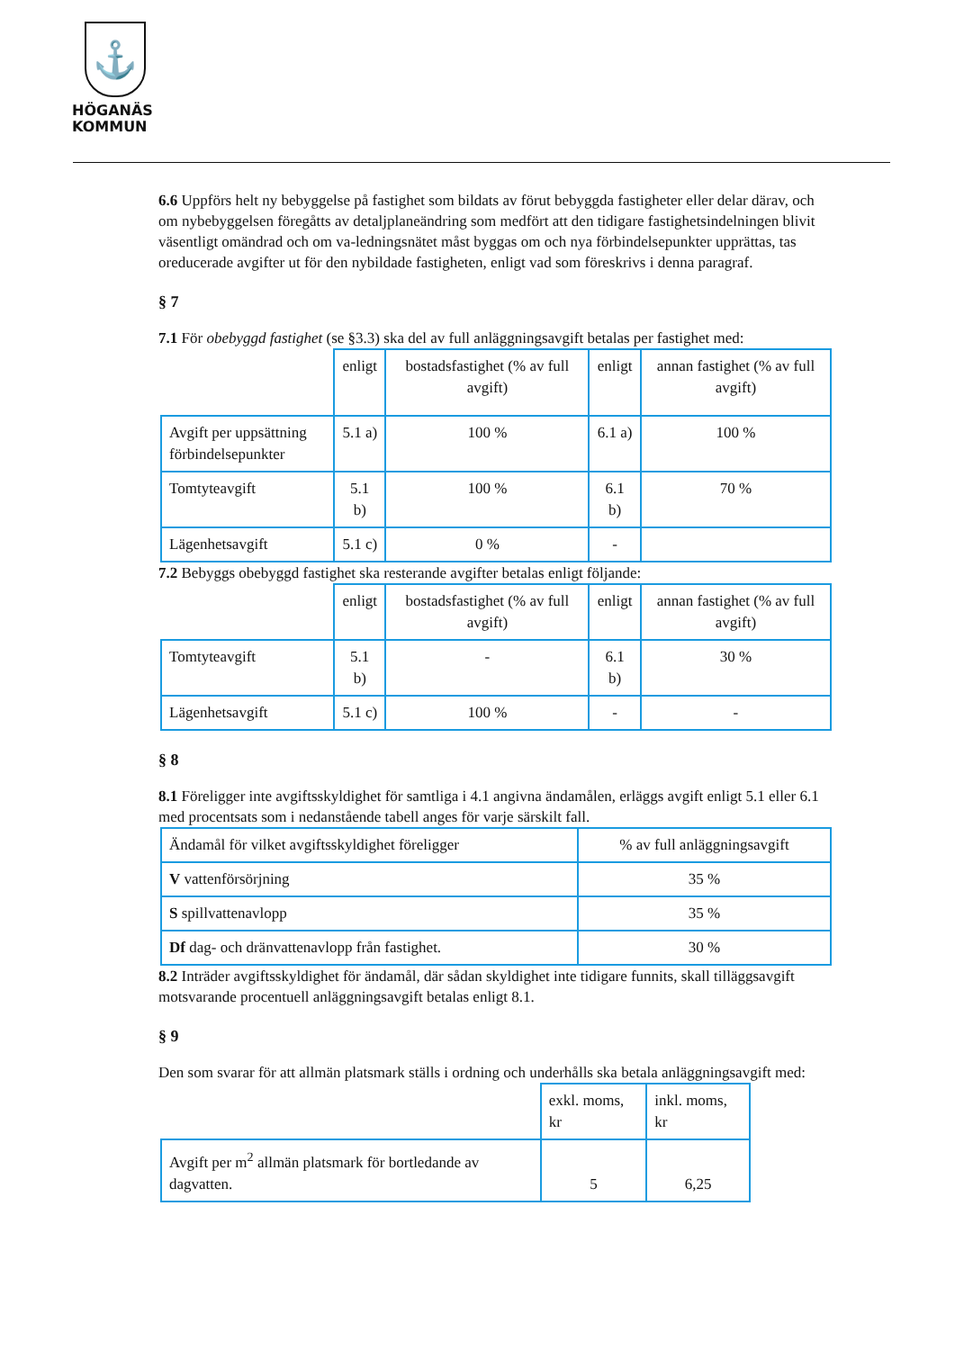⚓
HÖGANÄS
KOMMUN
6.6 Uppförs helt ny bebyggelse på fastighet som bildats av förut bebyggda fastigheter eller delar därav, och om nybebyggelsen föregåtts av detaljplaneändring som medfört att den tidigare fastighetsindelningen blivit väsentligt omändrad och om va-ledningsnätet måst byggas om och nya förbindelsepunkter upprättas, tas oreducerade avgifter ut för den nybildade fastigheten, enligt vad som föreskrivs i denna paragraf.
§ 7
7.1 För obebyggd fastighet (se §3.3) ska del av full anläggningsavgift betalas per fastighet med:
| | enligt | bostadsfastighet (% av full avgift) | enligt | annan fastighet (% av full avgift) |
| Avgift per uppsättning förbindelsepunkter | 5.1 a) | 100 % | 6.1 a) | 100 % |
| Tomtyteavgift | 5.1 b) | 100 % | 6.1 b) | 70 % |
| Lägenhetsavgift | 5.1 c) | 0 % | - | |
7.2 Bebyggs obebyggd fastighet ska resterande avgifter betalas enligt följande:
| | enligt | bostadsfastighet (% av full avgift) | enligt | annan fastighet (% av full avgift) |
| Tomtyteavgift | 5.1 b) | - | 6.1 b) | 30 % |
| Lägenhetsavgift | 5.1 c) | 100 % | - | - |
§ 8
8.1 Föreligger inte avgiftsskyldighet för samtliga i 4.1 angivna ändamålen, erläggs avgift enligt 5.1 eller 6.1 med procentsats som i nedanstående tabell anges för varje särskilt fall.
| Ändamål för vilket avgiftsskyldighet föreligger | % av full anläggningsavgift |
| V vattenförsörjning | 35 % |
| S spillvattenavlopp | 35 % |
| Df dag- och dränvattenavlopp från fastighet. | 30 % |
8.2 Inträder avgiftsskyldighet för ändamål, där sådan skyldighet inte tidigare funnits, skall tilläggsavgift motsvarande procentuell anläggningsavgift betalas enligt 8.1.
§ 9
Den som svarar för att allmän platsmark ställs i ordning och underhålls ska betala anläggningsavgift med:
| | exkl. moms, kr | inkl. moms, kr |
| Avgift per m<sup>2</sup> allmän platsmark för bortledande av dagvatten. | 5 | 6,25 |